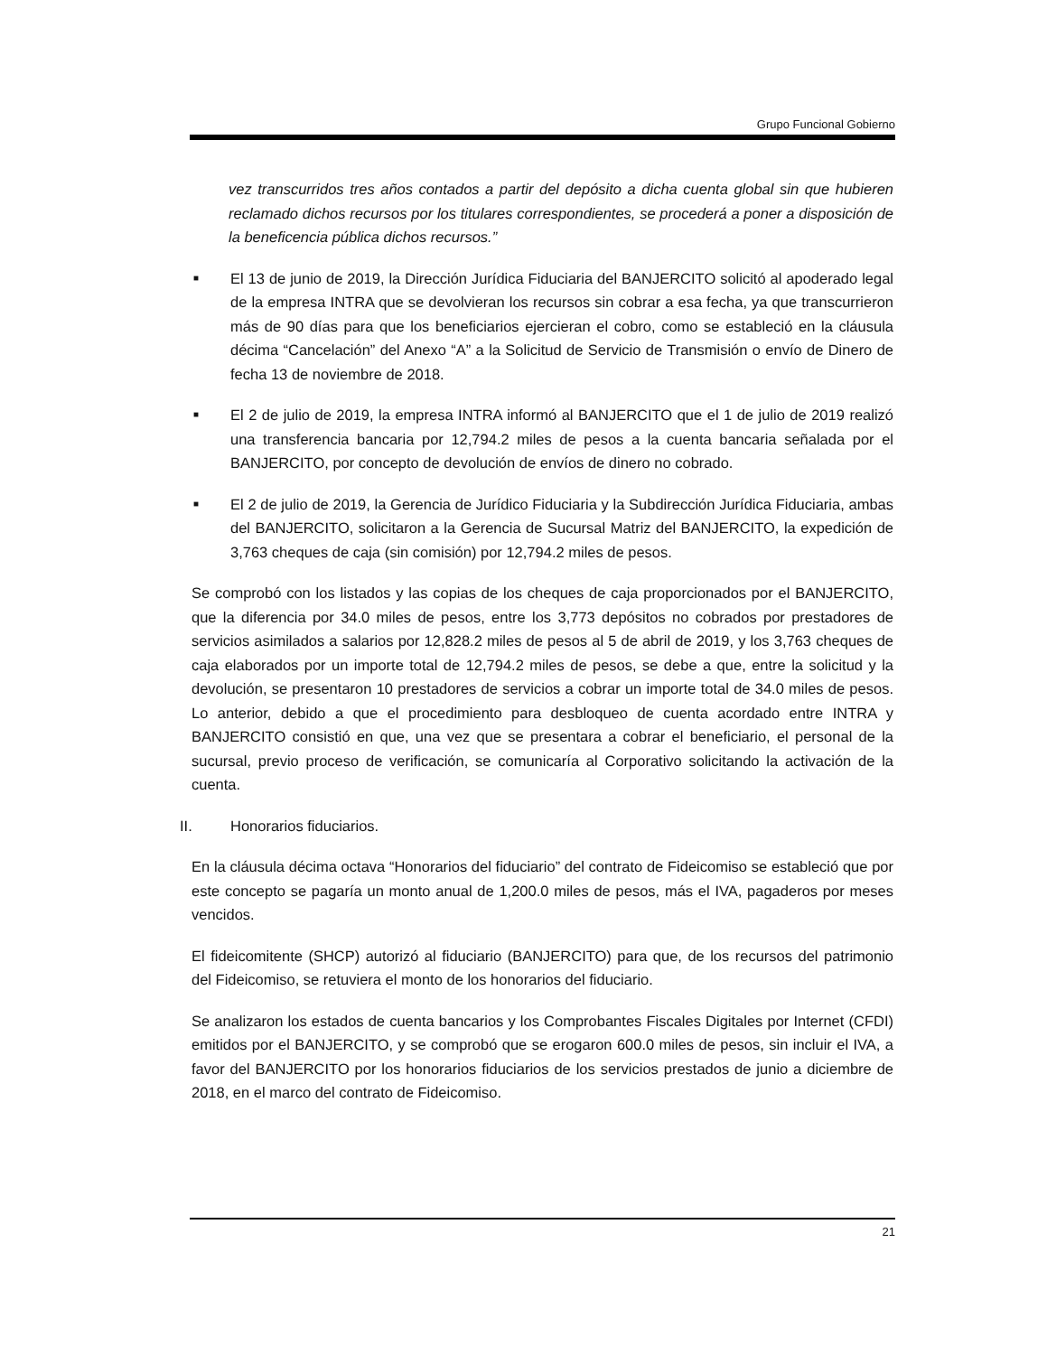Grupo Funcional Gobierno
vez transcurridos tres años contados a partir del depósito a dicha cuenta global sin que hubieren reclamado dichos recursos por los titulares correspondientes, se procederá a poner a disposición de la beneficencia pública dichos recursos.”
■
El 13 de junio de 2019, la Dirección Jurídica Fiduciaria del BANJERCITO solicitó al apoderado legal de la empresa INTRA que se devolvieran los recursos sin cobrar a esa fecha, ya que transcurrieron más de 90 días para que los beneficiarios ejercieran el cobro, como se estableció en la cláusula décima “Cancelación” del Anexo “A” a la Solicitud de Servicio de Transmisión o envío de Dinero de fecha 13 de noviembre de 2018.
■
El 2 de julio de 2019, la empresa INTRA informó al BANJERCITO que el 1 de julio de 2019 realizó una transferencia bancaria por 12,794.2 miles de pesos a la cuenta bancaria señalada por el BANJERCITO, por concepto de devolución de envíos de dinero no cobrado.
■
El 2 de julio de 2019, la Gerencia de Jurídico Fiduciaria y la Subdirección Jurídica Fiduciaria, ambas del BANJERCITO, solicitaron a la Gerencia de Sucursal Matriz del BANJERCITO, la expedición de 3,763 cheques de caja (sin comisión) por 12,794.2 miles de pesos.
Se comprobó con los listados y las copias de los cheques de caja proporcionados por el BANJERCITO, que la diferencia por 34.0 miles de pesos, entre los 3,773 depósitos no cobrados por prestadores de servicios asimilados a salarios por 12,828.2 miles de pesos al 5 de abril de 2019, y los 3,763 cheques de caja elaborados por un importe total de 12,794.2 miles de pesos, se debe a que, entre la solicitud y la devolución, se presentaron 10 prestadores de servicios a cobrar un importe total de 34.0 miles de pesos. Lo anterior, debido a que el procedimiento para desbloqueo de cuenta acordado entre INTRA y BANJERCITO consistió en que, una vez que se presentara a cobrar el beneficiario, el personal de la sucursal, previo proceso de verificación, se comunicaría al Corporativo solicitando la activación de la cuenta.
II. Honorarios fiduciarios.
En la cláusula décima octava “Honorarios del fiduciario” del contrato de Fideicomiso se estableció que por este concepto se pagaría un monto anual de 1,200.0 miles de pesos, más el IVA, pagaderos por meses vencidos.
El fideicomitente (SHCP) autorizó al fiduciario (BANJERCITO) para que, de los recursos del patrimonio del Fideicomiso, se retuviera el monto de los honorarios del fiduciario.
Se analizaron los estados de cuenta bancarios y los Comprobantes Fiscales Digitales por Internet (CFDI) emitidos por el BANJERCITO, y se comprobó que se erogaron 600.0 miles de pesos, sin incluir el IVA, a favor del BANJERCITO por los honorarios fiduciarios de los servicios prestados de junio a diciembre de 2018, en el marco del contrato de Fideicomiso.
21